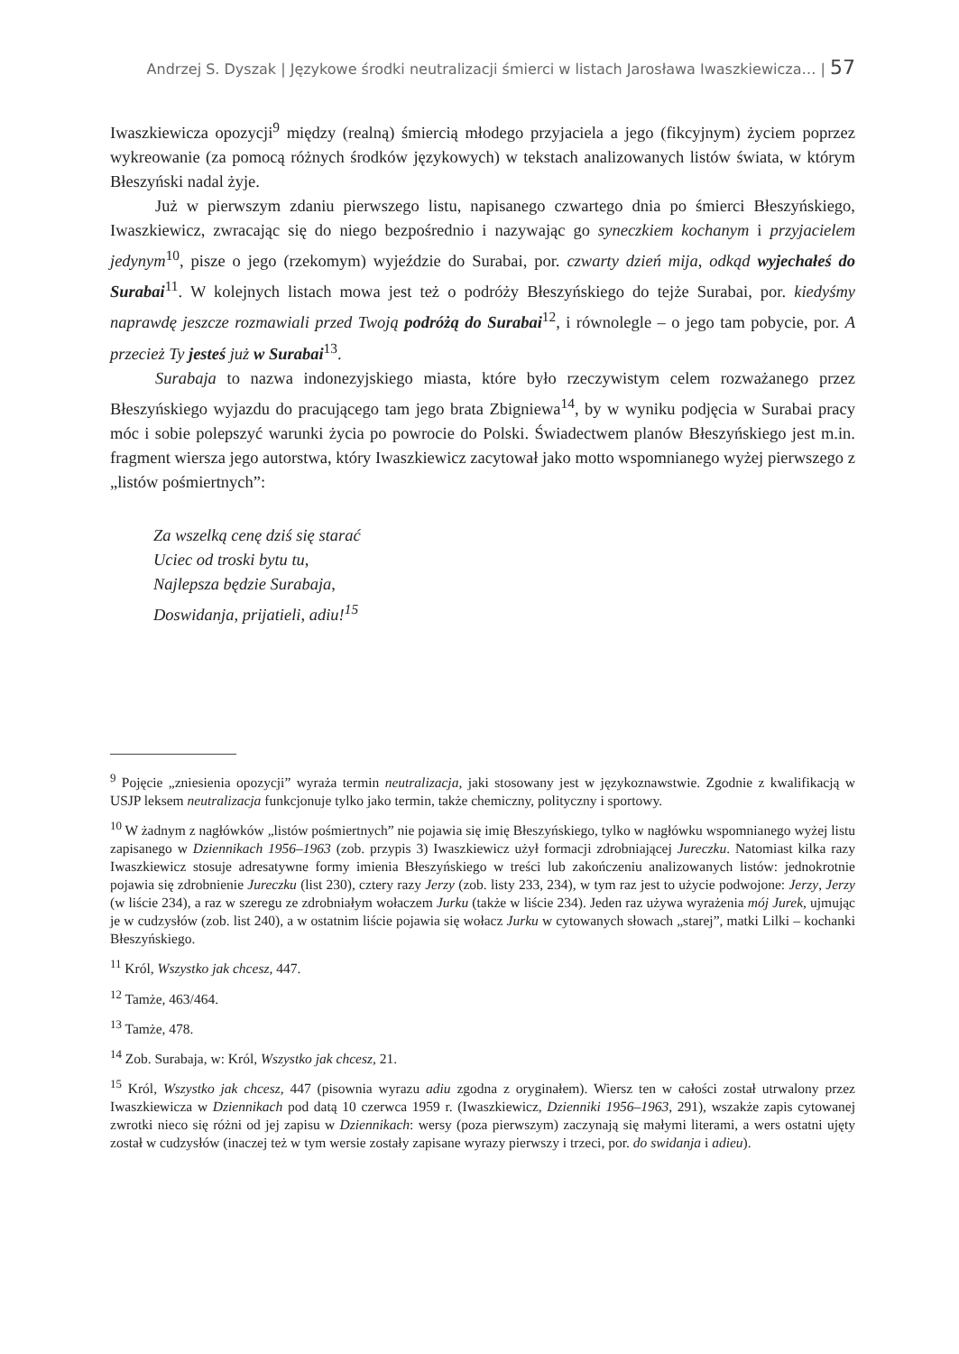Andrzej S. Dyszak | Językowe środki neutralizacji śmierci w listach Jarosława Iwaszkiewicza… | 57
Iwaszkiewicza opozycji<sup>9</sup> między (realną) śmiercią młodego przyjaciela a jego (fikcyjnym) życiem poprzez wykreowanie (za pomocą różnych środków językowych) w tekstach analizowanych listów świata, w którym Błeszyński nadal żyje.
Już w pierwszym zdaniu pierwszego listu, napisanego czwartego dnia po śmierci Błeszyńskiego, Iwaszkiewicz, zwracając się do niego bezpośrednio i nazywając go syneczkiem kochanym i przyjacielem jedynym<sup>10</sup>, pisze o jego (rzekomym) wyjeździe do Surabai, por. czwarty dzień mija, odkąd wyjechałeś do Surabai<sup>11</sup>. W kolejnych listach mowa jest też o podróży Błeszyńskiego do tejże Surabai, por. kiedyśmy naprawdę jeszcze rozmawiali przed Twoją podróżą do Surabai<sup>12</sup>, i równolegle – o jego tam pobycie, por. A przecież Ty jesteś już w Surabai<sup>13</sup>.
Surabaja to nazwa indonezyjskiego miasta, które było rzeczywistym celem rozważanego przez Błeszyńskiego wyjazdu do pracującego tam jego brata Zbigniewa<sup>14</sup>, by w wyniku podjęcia w Surabai pracy móc i sobie polepszyć warunki życia po powrocie do Polski. Świadectwem planów Błeszyńskiego jest m.in. fragment wiersza jego autorstwa, który Iwaszkiewicz zacytował jako motto wspomnianego wyżej pierwszego z „listów pośmiertnych”:
Za wszelką cenę dziś się starać
Uciec od troski bytu tu,
Najlepsza będzie Surabaja,
Doswidanja, prijatieli, adiu!<sup>15</sup>
<sup>9</sup> Pojęcie „zniesienia opozycji” wyraża termin neutralizacja, jaki stosowany jest w językoznawstwie. Zgodnie z kwalifikacją w USJP leksem neutralizacja funkcjonuje tylko jako termin, także chemiczny, polityczny i sportowy.
<sup>10</sup> W żadnym z nagłówków „listów pośmiertnych” nie pojawia się imię Błeszyńskiego, tylko w nagłówku wspomnianego wyżej listu zapisanego w Dziennikach 1956–1963 (zob. przypis 3) Iwaszkiewicz użył formacji zdrobniającej Jureczku. Natomiast kilka razy Iwaszkiewicz stosuje adresatywne formy imienia Błeszyńskiego w treści lub zakończeniu analizowanych listów: jednokrotnie pojawia się zdrobnienie Jureczku (list 230), cztery razy Jerzy (zob. listy 233, 234), w tym raz jest to użycie podwojone: Jerzy, Jerzy (w liście 234), a raz w szeregu ze zdrobniałym wołaczem Jurku (także w liście 234). Jeden raz używa wyrażenia mój Jurek, ujmując je w cudzysłów (zob. list 240), a w ostatnim liście pojawia się wołacz Jurku w cytowanych słowach „starej”, matki Lilki – kochanki Błeszyńskiego.
<sup>11</sup> Król, Wszystko jak chcesz, 447.
<sup>12</sup> Tamże, 463/464.
<sup>13</sup> Tamże, 478.
<sup>14</sup> Zob. Surabaja, w: Król, Wszystko jak chcesz, 21.
<sup>15</sup> Król, Wszystko jak chcesz, 447 (pisownia wyrazu adiu zgodna z oryginałem). Wiersz ten w całości został utrwalony przez Iwaszkiewicza w Dziennikach pod datą 10 czerwca 1959 r. (Iwaszkiewicz, Dzienniki 1956–1963, 291), wszakże zapis cytowanej zwrotki nieco się różni od jej zapisu w Dziennikach: wersy (poza pierwszym) zaczynają się małymi literami, a wers ostatni ujęty został w cudzysłów (inaczej też w tym wersie zostały zapisane wyrazy pierwszy i trzeci, por. do swidanja i adieu).